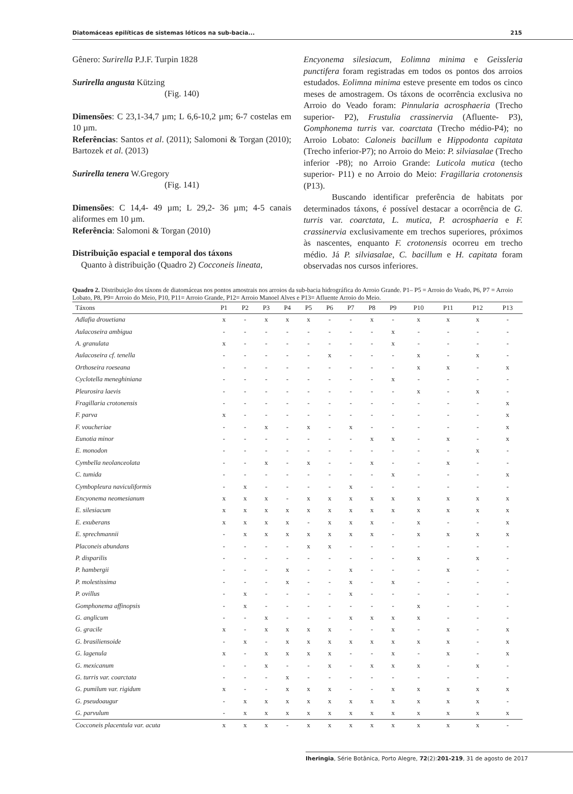Diatomáceas epilíticas de sistemas lóticos na sub-bacia... 215
Gênero: Surirella P.J.F. Turpin 1828
Surirella angusta Kützing
(Fig. 140)
Dimensões: C 23,1-34,7 µm; L 6,6-10,2 µm; 6-7 costelas em 10 µm.
Referências: Santos et al. (2011); Salomoni & Torgan (2010); Bartozek et al. (2013)
Surirella tenera W.Gregory
(Fig. 141)
Dimensões: C 14,4- 49 µm; L 29,2- 36 µm; 4-5 canais aliformes em 10 µm.
Referência: Salomoni & Torgan (2010)
Distribuição espacial e temporal dos táxons
Quanto à distribuição (Quadro 2) Cocconeis lineata,
Encyonema silesiacum, Eolimna minima e Geissleria punctifera foram registradas em todos os pontos dos arroios estudados. Eolimna minima esteve presente em todos os cinco meses de amostragem. Os táxons de ocorrência exclusiva no Arroio do Veado foram: Pinnularia acrosphaeria (Trecho superior- P2), Frustulia crassinervia (Afluente- P3), Gomphonema turris var. coarctata (Trecho médio-P4); no Arroio Lobato: Caloneis bacillum e Hippodonta capitata (Trecho inferior-P7); no Arroio do Meio: P. silviasalae (Trecho inferior -P8); no Arroio Grande: Luticola mutica (techo superior- P11) e no Arroio do Meio: Fragillaria crotonensis (P13).
Buscando identificar preferência de habitats por determinados táxons, é possível destacar a ocorrência de G. turris var. coarctata, L. mutica, P. acrosphaeria e F. crassinervia exclusivamente em trechos superiores, próximos às nascentes, enquanto F. crotonensis ocorreu em trecho médio. Já P. silviasalae, C. bacillum e H. capitata foram observadas nos cursos inferiores.
Quadro 2. Distribuição dos táxons de diatomáceas nos pontos amostrais nos arroios da sub-bacia hidrográfica do Arroio Grande. P1– P5 = Arroio do Veado, P6, P7 = Arroio Lobato, P8, P9= Arroio do Meio, P10, P11= Arroio Grande, P12= Arroio Manoel Alves e P13= Afluente Arroio do Meio.
| Táxons | P1 | P2 | P3 | P4 | P5 | P6 | P7 | P8 | P9 | P10 | P11 | P12 | P13 |
| --- | --- | --- | --- | --- | --- | --- | --- | --- | --- | --- | --- | --- | --- |
| Adlafia drouetiana | x | - | x | x | x | - | - | x | - | x | x | x | - |
| Aulacoseira ambigua | - | - | - | - | - | - | - | - | x | - | - | - | - |
| A. granulata | x | - | - | - | - | - | - | - | x | - | - | - | - |
| Aulacoseira cf. tenella | - | - | - | - | - | x | - | - | - | x | - | x | - |
| Orthoseira roeseana | - | - | - | - | - | - | - | - | - | x | x | - | x |
| Cyclotella meneghiniana | - | - | - | - | - | - | - | - | x | - | - | - | - |
| Pleurosira laevis | - | - | - | - | - | - | - | - | - | x | - | x | - |
| Fragillaria crotonensis | - | - | - | - | - | - | - | - | - | - | - | - | x |
| F. parva | x | - | - | - | - | - | - | - | - | - | - | - | x |
| F. voucheriae | - | - | x | - | x | - | x | - | - | - | - | - | x |
| Eunotia minor | - | - | - | - | - | - | - | x | x | - | x | - | x |
| E. monodon | - | - | - | - | - | - | - | - | - | - | - | x | - |
| Cymbella neolanceolata | - | - | x | - | x | - | - | x | - | - | x | - | - |
| C. tumida | - | - | - | - | - | - | - | - | x | - | - | - | x |
| Cymbopleura naviculiformis | - | x | - | - | - | - | x | - | - | - | - | - | - |
| Encyonema neomesianum | x | x | x | - | x | x | x | x | x | x | x | x | x |
| E. silesiacum | x | x | x | x | x | x | x | x | x | x | x | x | x |
| E. exuberans | x | x | x | x | - | x | x | x | - | x | - | - | x |
| E. sprechmannii | - | x | x | x | x | x | x | x | - | x | x | x | x |
| Placoneis abundans | - | - | - | - | x | x | - | - | - | - | - | - | - |
| P. disparilis | - | - | - | - | - | - | - | - | - | x | - | x | - |
| P. hambergii | - | - | - | x | - | - | x | - | - | - | x | - | - |
| P. molestissima | - | - | - | x | - | - | x | - | x | - | - | - | - |
| P. ovillus | - | x | - | - | - | - | x | - | - | - | - | - | - |
| Gomphonema affinopsis | - | x | - | - | - | - | - | - | - | x | - | - | - |
| G. anglicum | - | - | x | - | - | - | x | x | x | x | - | - | - |
| G. gracile | x | - | x | x | x | x | - | - | x | - | x | - | x |
| G. brasiliensoide | - | x | - | x | x | x | x | x | x | x | x | - | x |
| G. lagenula | x | - | x | x | x | x | - | - | x | - | x | - | x |
| G. mexicanum | - | - | x | - | - | x | - | x | x | x | - | x | - |
| G. turris var. coarctata | - | - | - | x | - | - | - | - | - | - | - | - | - |
| G. pumilum var. rigidum | x | - | - | x | x | x | - | - | x | x | x | x | x |
| G. pseudoaugur | - | x | x | x | x | x | x | x | x | x | x | x | - |
| G. parvulum | - | x | x | x | x | x | x | x | x | x | x | x | x |
| Cocconeis placentula var. acuta | x | x | x | - | x | x | x | x | x | x | x | x | - |
Iheringia, Série Botânica, Porto Alegre, 72(2):201-219, 31 de agosto de 2017